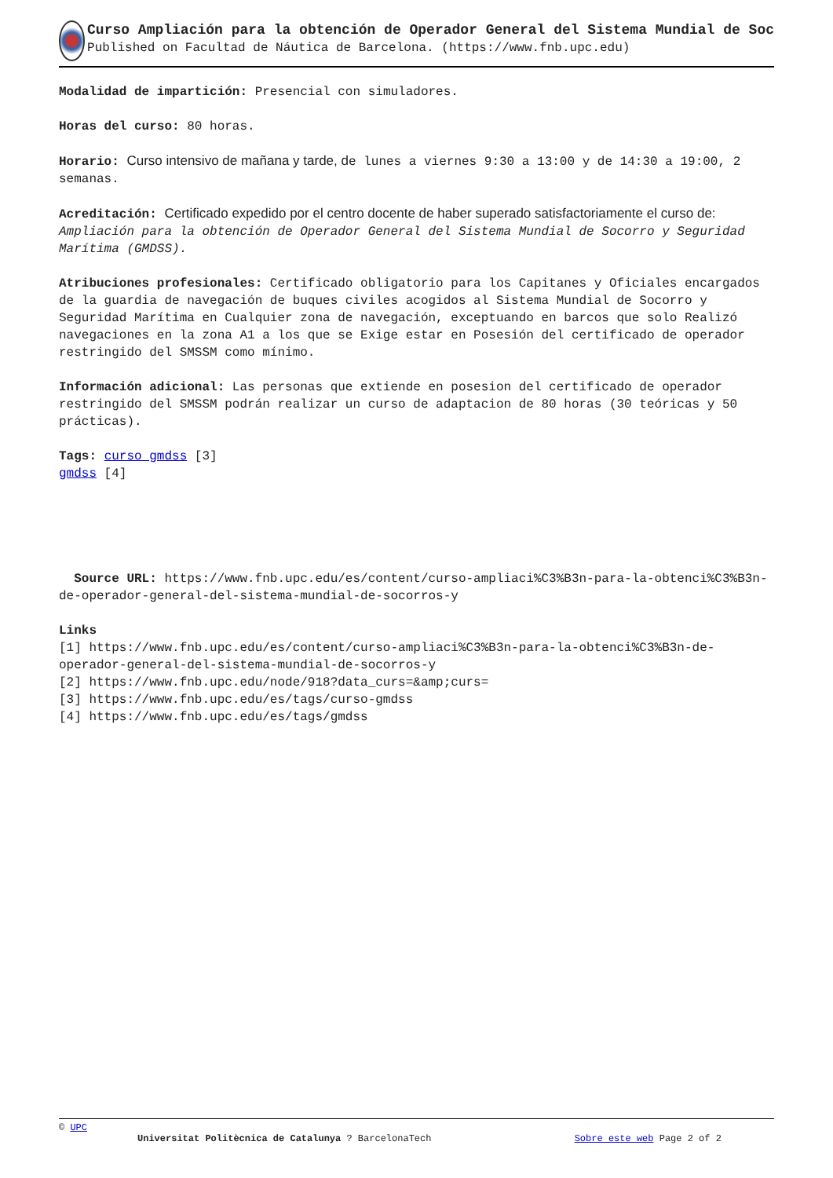Curso Ampliación para la obtención de Operador General del Sistema Mundial de Soc
Published on Facultad de Náutica de Barcelona. (https://www.fnb.upc.edu)
Modalidad de impartición: Presencial con simuladores.
Horas del curso: 80 horas.
Horario: Curso intensivo de mañana y tarde, de lunes a viernes 9:30 a 13:00 y de 14:30 a 19:00, 2 semanas.
Acreditación: Certificado expedido por el centro docente de haber superado satisfactoriamente el curso de: Ampliación para la obtención de Operador General del Sistema Mundial de Socorro y Seguridad Marítima (GMDSS).
Atribuciones profesionales: Certificado obligatorio para los Capitanes y Oficiales encargados de la guardia de navegación de buques civiles acogidos al Sistema Mundial de Socorro y Seguridad Marítima en Cualquier zona de navegación, exceptuando en barcos que solo Realizó navegaciones en la zona A1 a los que se Exige estar en Posesión del certificado de operador restringido del SMSSM como mínimo.
Información adicional: Las personas que extiende en posesion del certificado de operador restringido del SMSSM podrán realizar un curso de adaptacion de 80 horas (30 teóricas y 50 prácticas).
Tags: curso gmdss [3]
gmdss [4]
Source URL: https://www.fnb.upc.edu/es/content/curso-ampliaci%C3%B3n-para-la-obtenci%C3%B3n-de-operador-general-del-sistema-mundial-de-socorros-y
Links
[1] https://www.fnb.upc.edu/es/content/curso-ampliaci%C3%B3n-para-la-obtenci%C3%B3n-de-operador-general-del-sistema-mundial-de-socorros-y
[2] https://www.fnb.upc.edu/node/918?data_curs=&amp;curs=
[3] https://www.fnb.upc.edu/es/tags/curso-gmdss
[4] https://www.fnb.upc.edu/es/tags/gmdss
© UPC
Universitat Politècnica de Catalunya ? BarcelonaTech Sobre este web Page 2 of 2